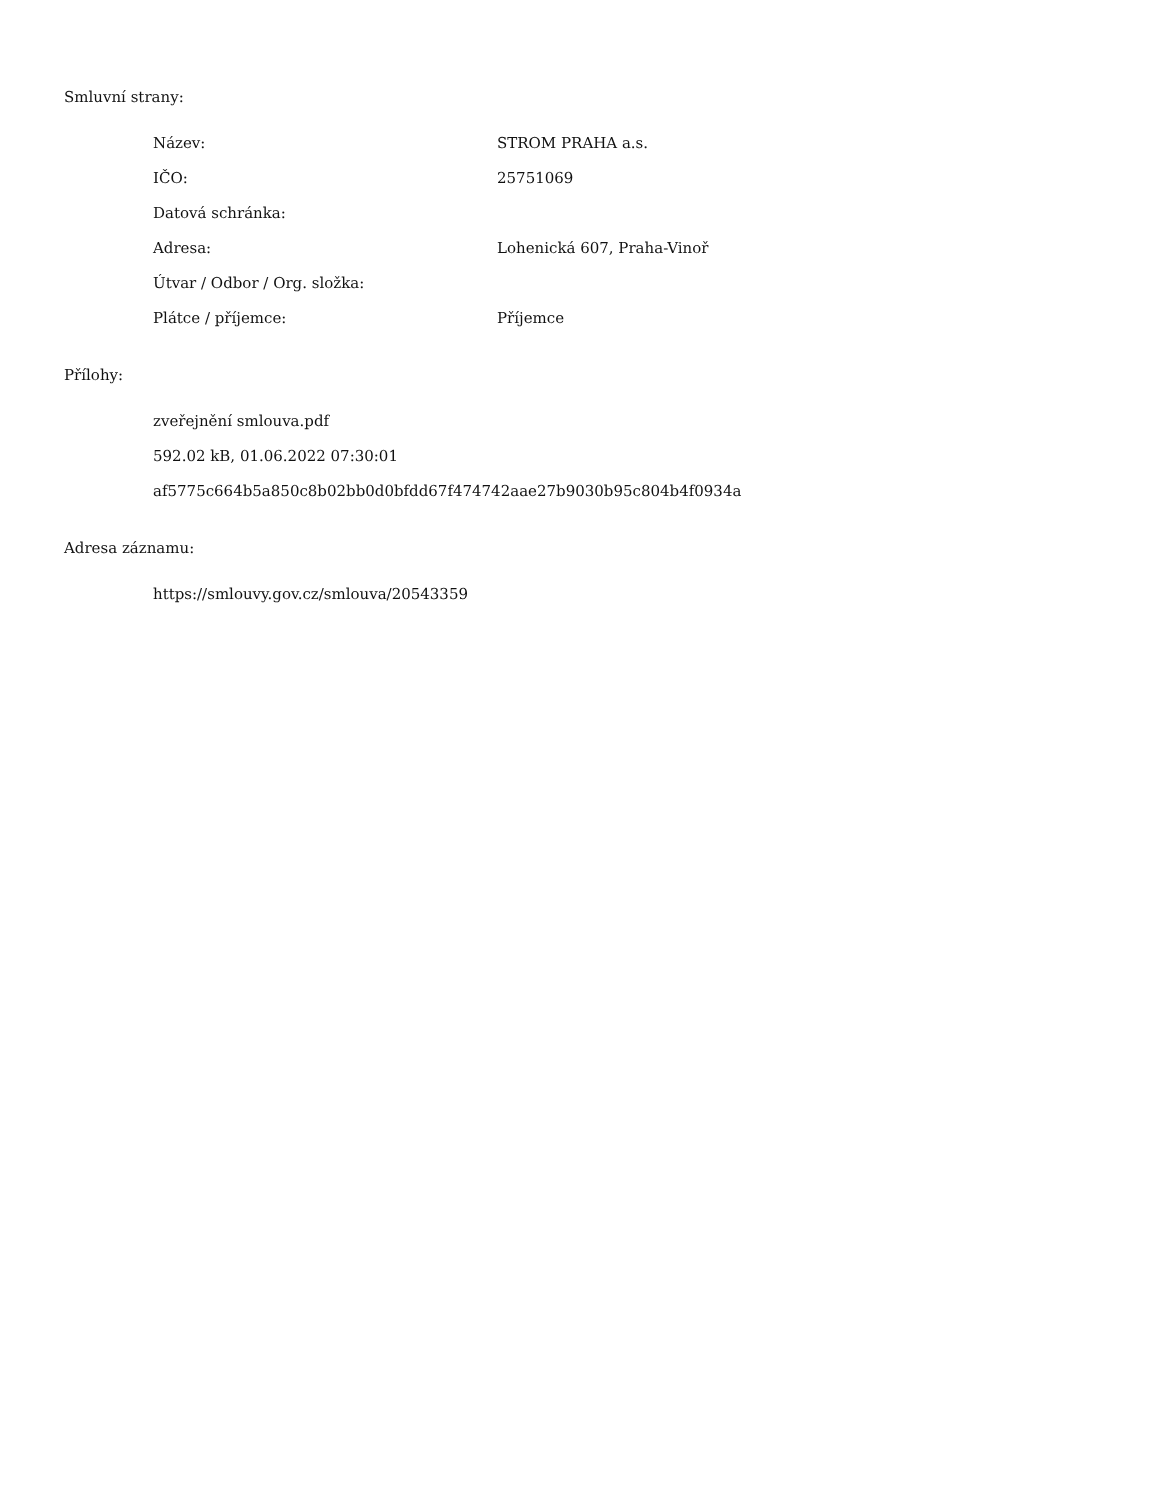Smluvní strany:
| Název: | STROM PRAHA a.s. |
| IČO: | 25751069 |
| Datová schránka: | |
| Adresa: | Lohenická 607, Praha-Vinoř |
| Útvar / Odbor / Org. složka: | |
| Plátce / příjemce: | Příjemce |
Přílohy:
zveřejnění smlouva.pdf
592.02 kB, 01.06.2022 07:30:01
af5775c664b5a850c8b02bb0d0bfdd67f474742aae27b9030b95c804b4f0934a
Adresa záznamu:
https://smlouvy.gov.cz/smlouva/20543359